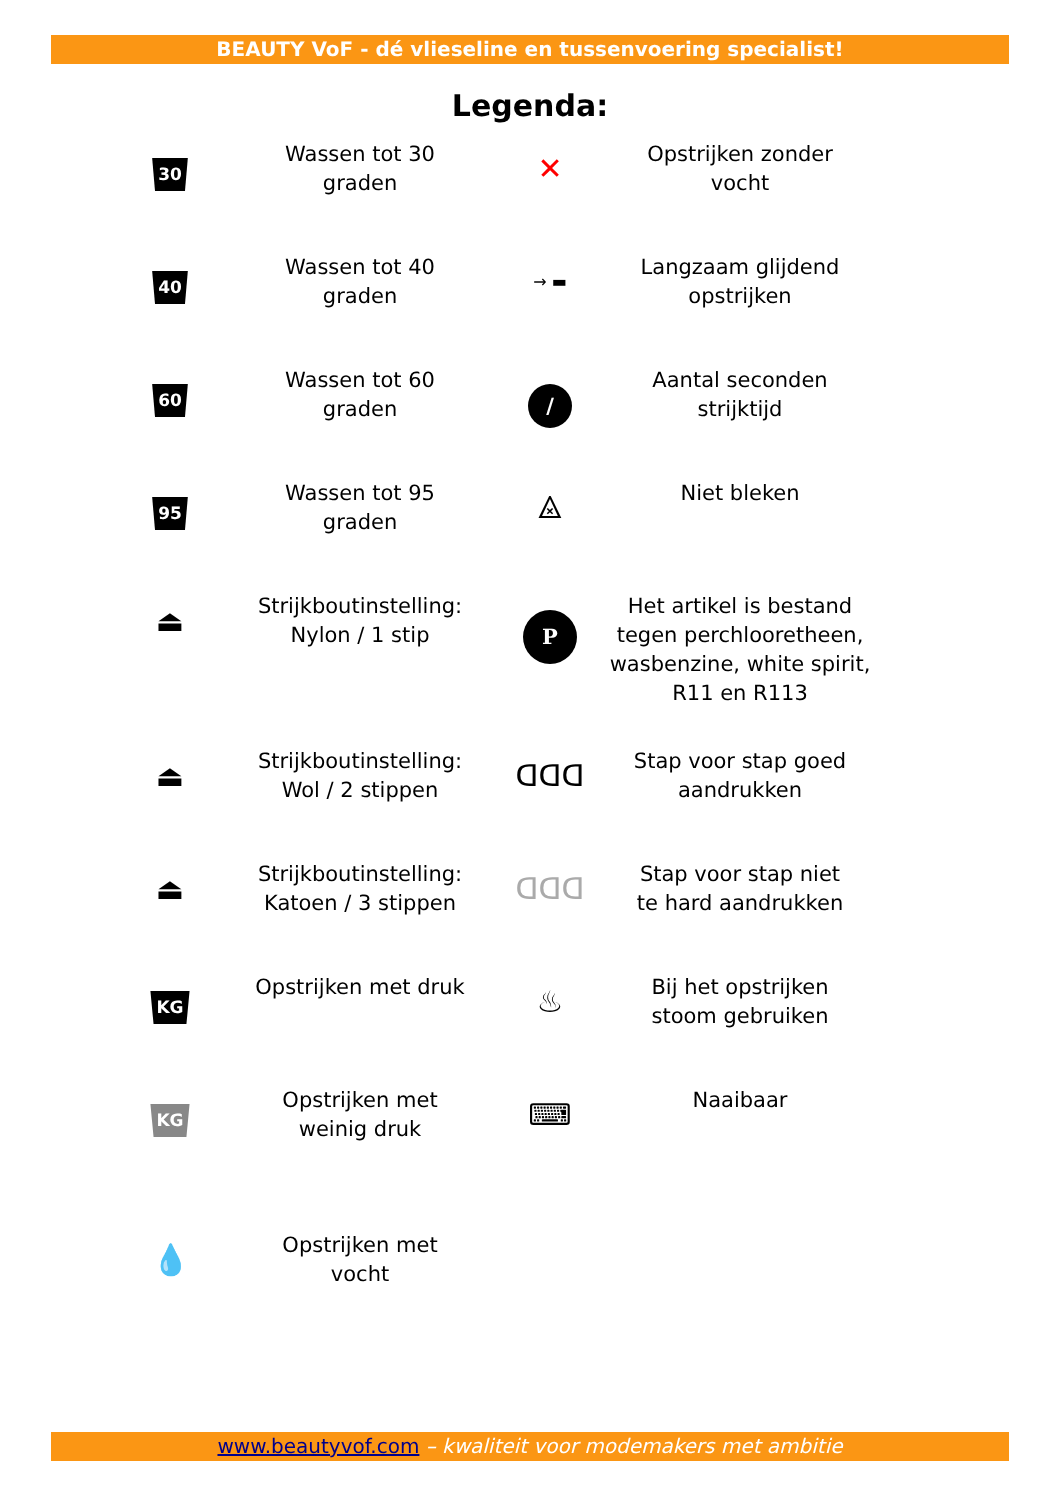BEAUTY VoF - dé vlieseline en tussenvoering specialist!
Legenda:
| 30 | Wassen tot 30 graden | ✕ | Opstrijken zonder vocht |
| 40 | Wassen tot 40 graden | → ▬ | Langzaam glijdend opstrijken |
| 60 | Wassen tot 60 graden | / | Aantal seconden strijktijd |
| 95 | Wassen tot 95 graden | ⨻ | Niet bleken |
| ⏏ | Strijkboutinstelling: Nylon / 1 stip | P | Het artikel is bestand tegen perchlooretheen, wasbenzine, white spirit, R11 en R113 |
| ⏏ | Strijkboutinstelling: Wol / 2 stippen | ᗡᗡᗡ | Stap voor stap goed aandrukken |
| ⏏ | Strijkboutinstelling: Katoen / 3 stippen | ᗡᗡᗡ | Stap voor stap niet te hard aandrukken |
| KG | Opstrijken met druk | ♨ | Bij het opstrijken stoom gebruiken |
| KG | Opstrijken met weinig druk | ⌨ | Naaibaar |
| 💧 | Opstrijken met vocht | | |
www.beautyvof.com – kwaliteit voor modemakers met ambitie